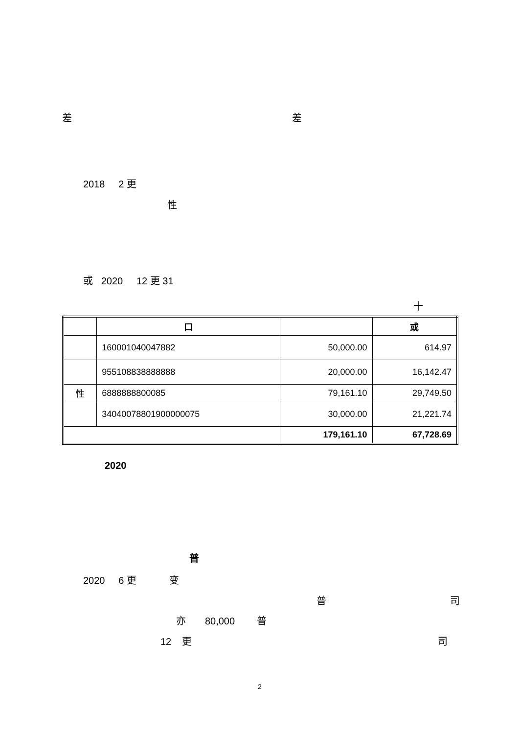差
差
2018 2 更
性
或 2020 12 更 31
十
| | 口 | | 或 |
| | 160001040047882 | 50,000.00 | 614.97 |
| | 955108838888888 | 20,000.00 | 16,142.47 |
| 性 | 6888888800085 | 79,161.10 | 29,749.50 |
| | 34040078801900000075 | 30,000.00 | 21,221.74 |
| | | 179,161.10 | 67,728.69 |
2020
普
2020 6 更 变
普
司
亦 80,000 普
12 更
司
2